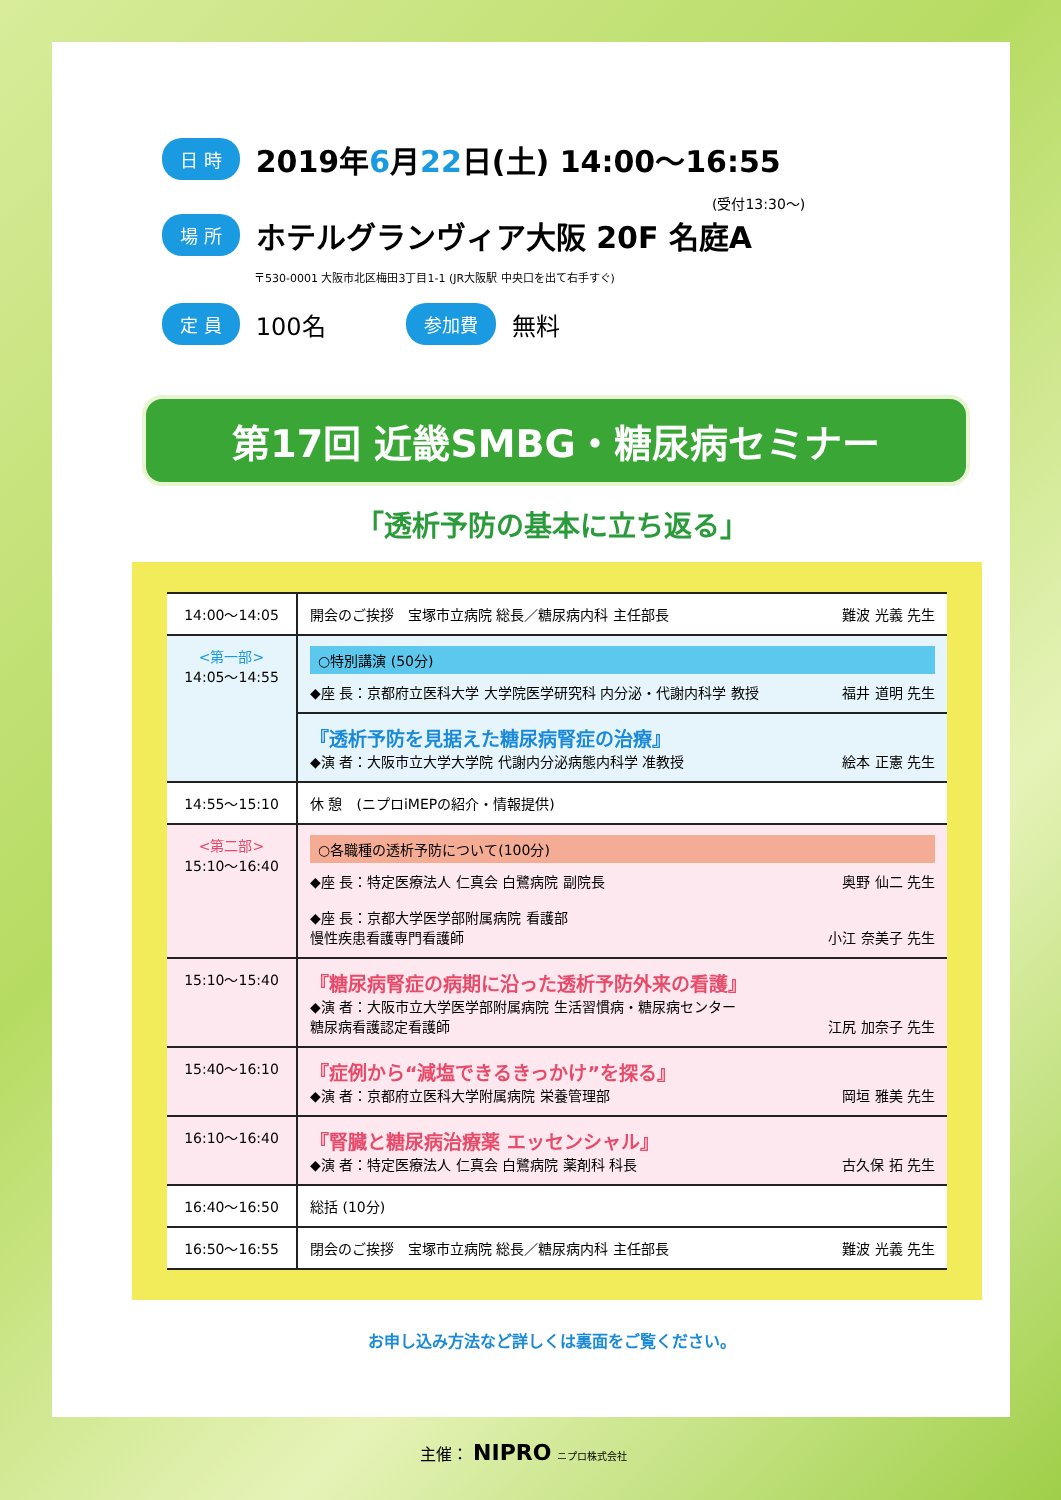日 時 2019年6月22日(土) 14:00〜16:55
(受付13:30〜)
場 所 ホテルグランヴィア大阪 20F 名庭A
〒530-0001 大阪市北区梅田3丁目1-1 (JR大阪駅 中央口を出て右手すぐ)
定 員 100名 参加費 無料
第17回 近畿SMBG・糖尿病セミナー
「透析予防の基本に立ち返る」
| 14:00〜14:05 | 開会のご挨拶 宝塚市立病院 総長／糖尿病内科 主任部長 難波 光義 先生 |
| <第一部> 14:05〜14:55 | ○特別講演 (50分) ◆座 長：京都府立医科大学 大学院医学研究科 内分泌・代謝内科学 教授 福井 道明 先生 |
| | 『透析予防を見据えた糖尿病腎症の治療』 ◆演 者：大阪市立大学大学院 代謝内分泌病態内科学 准教授 絵本 正憲 先生 |
| 14:55〜15:10 | 休 憩 (ニプロiMEPの紹介・情報提供) |
| <第二部> 15:10〜16:40 | ○各職種の透析予防について(100分) ◆座 長：特定医療法人 仁真会 白鷺病院 副院長 奥野 仙二 先生 ◆座 長：京都大学医学部附属病院 看護部 慢性疾患看護専門看護師 小江 奈美子 先生 |
| 15:10〜15:40 | 『糖尿病腎症の病期に沿った透析予防外来の看護』 ◆演 者：大阪市立大学医学部附属病院 生活習慣病・糖尿病センター 糖尿病看護認定看護師 江尻 加奈子 先生 |
| 15:40〜16:10 | 『症例から“減塩できるきっかけ”を探る』 ◆演 者：京都府立医科大学附属病院 栄養管理部 岡垣 雅美 先生 |
| 16:10〜16:40 | 『腎臓と糖尿病治療薬 エッセンシャル』 ◆演 者：特定医療法人 仁真会 白鷺病院 薬剤科 科長 古久保 拓 先生 |
| 16:40〜16:50 | 総括 (10分) |
| 16:50〜16:55 | 閉会のご挨拶 宝塚市立病院 総長／糖尿病内科 主任部長 難波 光義 先生 |
お申し込み方法など詳しくは裏面をご覧ください。
主催： NIPRO ニプロ株式会社